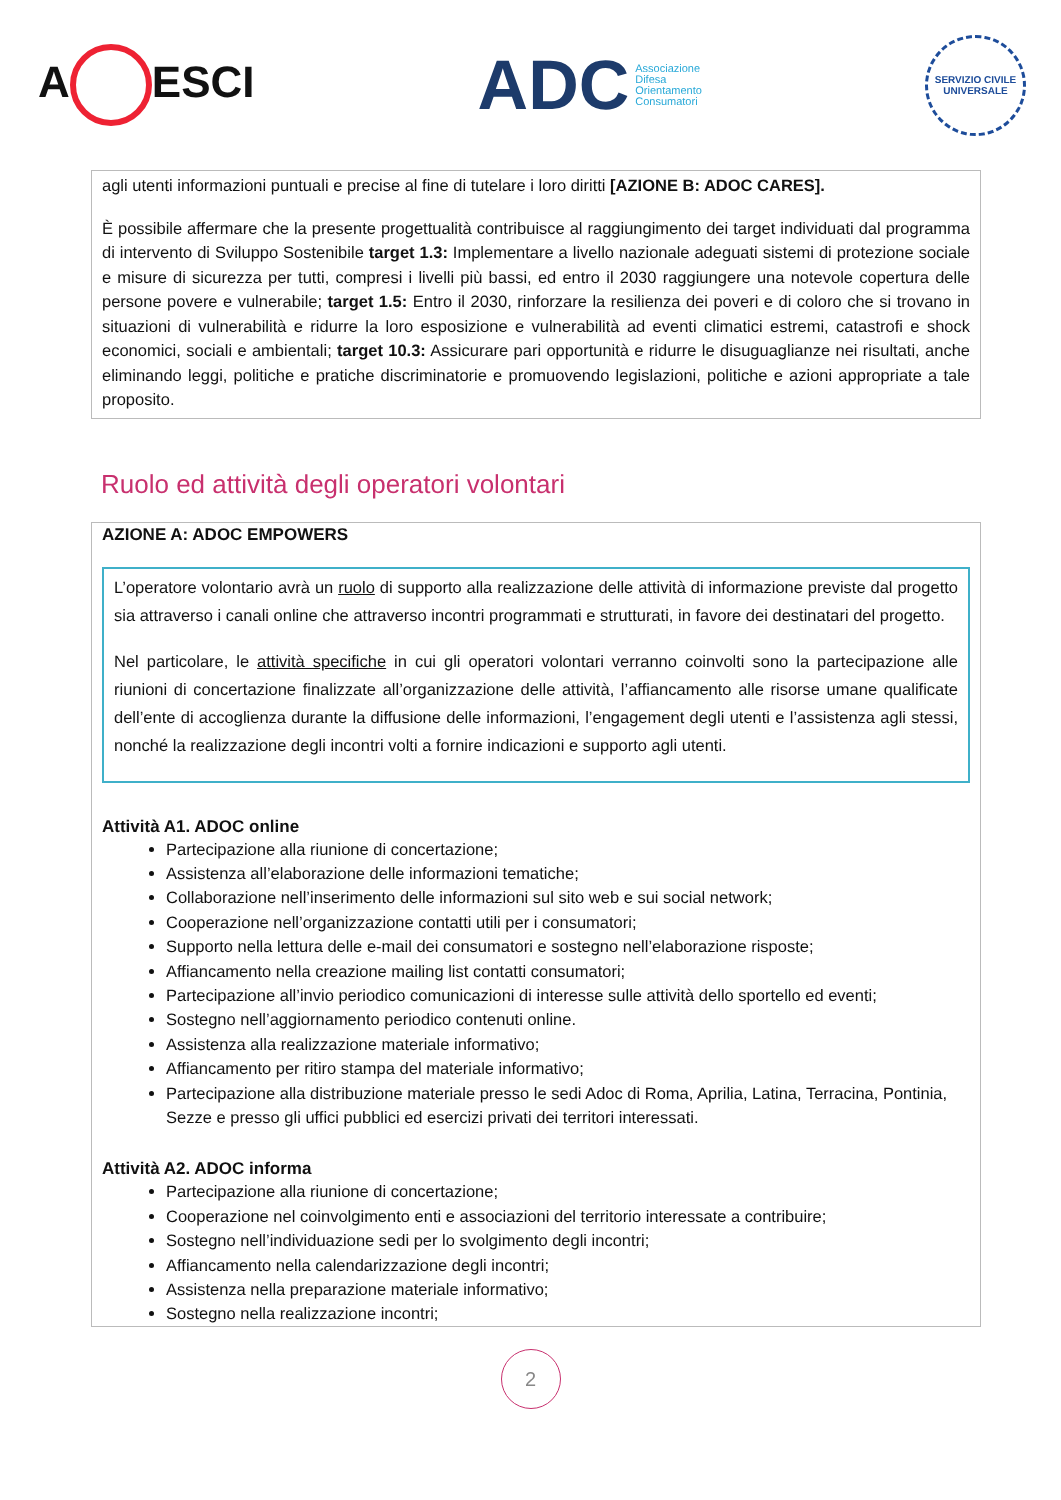A ESCI
ADC Associazione
Difesa
Orientamento
Consumatori
SERVIZIO CIVILE UNIVERSALE
agli utenti informazioni puntuali e precise al fine di tutelare i loro diritti [AZIONE B: ADOC CARES].
È possibile affermare che la presente progettualità contribuisce al raggiungimento dei target individuati dal programma di intervento di Sviluppo Sostenibile target 1.3: Implementare a livello nazionale adeguati sistemi di protezione sociale e misure di sicurezza per tutti, compresi i livelli più bassi, ed entro il 2030 raggiungere una notevole copertura delle persone povere e vulnerabile; target 1.5: Entro il 2030, rinforzare la resilienza dei poveri e di coloro che si trovano in situazioni di vulnerabilità e ridurre la loro esposizione e vulnerabilità ad eventi climatici estremi, catastrofi e shock economici, sociali e ambientali; target 10.3: Assicurare pari opportunità e ridurre le disuguaglianze nei risultati, anche eliminando leggi, politiche e pratiche discriminatorie e promuovendo legislazioni, politiche e azioni appropriate a tale proposito.
Ruolo ed attività degli operatori volontari
AZIONE A: ADOC EMPOWERS
L’operatore volontario avrà un ruolo di supporto alla realizzazione delle attività di informazione previste dal progetto sia attraverso i canali online che attraverso incontri programmati e strutturati, in favore dei destinatari del progetto.
Nel particolare, le attività specifiche in cui gli operatori volontari verranno coinvolti sono la partecipazione alle riunioni di concertazione finalizzate all’organizzazione delle attività, l’affiancamento alle risorse umane qualificate dell’ente di accoglienza durante la diffusione delle informazioni, l’engagement degli utenti e l’assistenza agli stessi, nonché la realizzazione degli incontri volti a fornire indicazioni e supporto agli utenti.
Attività A1. ADOC online
Partecipazione alla riunione di concertazione;
Assistenza all’elaborazione delle informazioni tematiche;
Collaborazione nell’inserimento delle informazioni sul sito web e sui social network;
Cooperazione nell’organizzazione contatti utili per i consumatori;
Supporto nella lettura delle e-mail dei consumatori e sostegno nell’elaborazione risposte;
Affiancamento nella creazione mailing list contatti consumatori;
Partecipazione all’invio periodico comunicazioni di interesse sulle attività dello sportello ed eventi;
Sostegno nell’aggiornamento periodico contenuti online.
Assistenza alla realizzazione materiale informativo;
Affiancamento per ritiro stampa del materiale informativo;
Partecipazione alla distribuzione materiale presso le sedi Adoc di Roma, Aprilia, Latina, Terracina, Pontinia, Sezze e presso gli uffici pubblici ed esercizi privati dei territori interessati.
Attività A2. ADOC informa
Partecipazione alla riunione di concertazione;
Cooperazione nel coinvolgimento enti e associazioni del territorio interessate a contribuire;
Sostegno nell’individuazione sedi per lo svolgimento degli incontri;
Affiancamento nella calendarizzazione degli incontri;
Assistenza nella preparazione materiale informativo;
Sostegno nella realizzazione incontri;
2